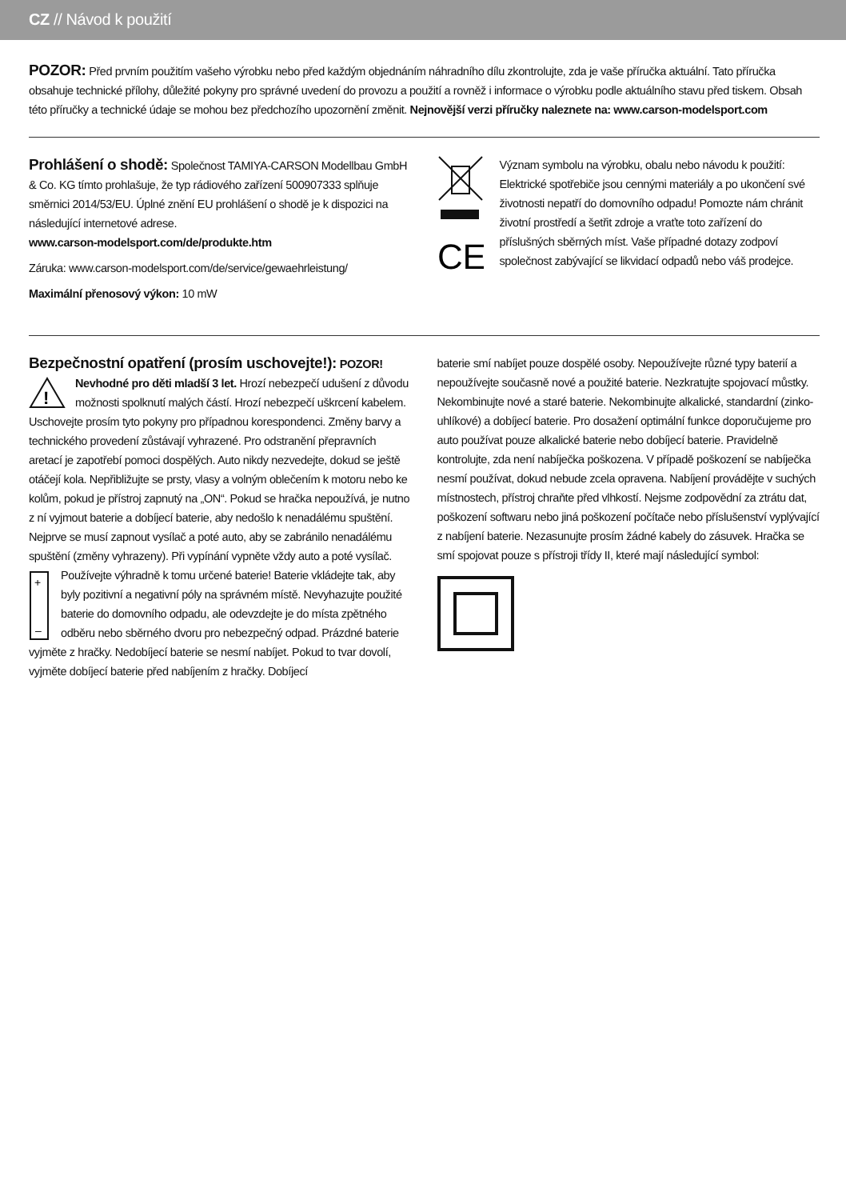CZ // Návod k použití
POZOR: Před prvním použitím vašeho výrobku nebo před každým objednáním náhradního dílu zkontrolujte, zda je vaše příručka aktuální. Tato příručka obsahuje technické přílohy, důležité pokyny pro správné uvedení do provozu a použití a rovněž i informace o výrobku podle aktuálního stavu před tiskem. Obsah této příručky a technické údaje se mohou bez předchozího upozornění změnit. Nejnovější verzi příručky naleznete na: www.carson-modelsport.com
Prohlášení o shodě:
Společnost TAMIYA-CARSON Modellbau GmbH & Co. KG tímto prohlašuje, že typ rádiového zařízení 500907333 splňuje směrnici 2014/53/EU. Úplné znění EU prohlášení o shodě je k dispozici na následující internetové adrese.
www.carson-modelsport.com/de/produkte.htm
Záruka: www.carson-modelsport.com/de/service/gewaehrleistung/
Maximální přenosový výkon: 10 mW
CE
Význam symbolu na výrobku, obalu nebo návodu k použití: Elektrické spotřebiče jsou cennými materiály a po ukončení své životnosti nepatří do domovního odpadu! Pomozte nám chránit životní prostředí a šetřit zdroje a vraťte toto zařízení do příslušných sběrných míst. Vaše případné dotazy zodpoví společnost zabývající se likvidací odpadů nebo váš prodejce.
Bezpečnostní opatření (prosím uschovejte!):
POZOR!
!
Nevhodné pro děti mladší 3 let. Hrozí nebezpečí udušení z důvodu možnosti spolknutí malých částí. Hrozí nebezpečí uškrcení kabelem. Uschovejte prosím tyto pokyny pro případnou korespondenci. Změny barvy a technického provedení zůstávají vyhrazené. Pro odstranění přepravních aretací je zapotřebí pomoci dospělých. Auto nikdy nezvedejte, dokud se ještě otáčejí kola. Nepřibližujte se prsty, vlasy a volným oblečením k motoru nebo ke kolům, pokud je přístroj zapnutý na „ON“. Pokud se hračka nepoužívá, je nutno z ní vyjmout baterie a dobíjecí baterie, aby nedošlo k nenadálému spuštění. Nejprve se musí zapnout vysílač a poté auto, aby se zabránilo nenadálému spuštění (změny vyhrazeny). Při vypínání vypněte vždy auto a poté vysílač. Používejte
+
–
výhradně k tomu určené baterie! Baterie vkládejte tak, aby byly pozitivní a negativní póly na správném místě. Nevyhazujte použité baterie do domovního odpadu, ale odevzdejte je do místa zpětného odběru nebo sběrného dvoru pro nebezpečný odpad. Prázdné baterie vyjměte z hračky. Nedobíjecí baterie se nesmí nabíjet. Pokud to tvar dovolí, vyjměte dobíjecí baterie před nabíjením z hračky. Dobíjecí
baterie smí nabíjet pouze dospělé osoby. Nepoužívejte různé typy baterií a nepoužívejte současně nové a použité baterie. Nezkratujte spojovací můstky. Nekombinujte nové a staré baterie. Nekombinujte alkalické, standardní (zinko-uhlíkové) a dobíjecí baterie. Pro dosažení optimální funkce doporučujeme pro auto používat pouze alkalické baterie nebo dobíjecí baterie. Pravidelně kontrolujte, zda není nabíječka poškozena. V případě poškození se nabíječka nesmí používat, dokud nebude zcela opravena. Nabíjení provádějte v suchých místnostech, přístroj chraňte před vlhkostí. Nejsme zodpovědní za ztrátu dat, poškození softwaru nebo jiná poškození počítače nebo příslušenství vyplývající z nabíjení baterie. Nezasunujte prosím žádné kabely do zásuvek. Hračka se smí spojovat pouze s přístroji třídy II, které mají následující symbol: